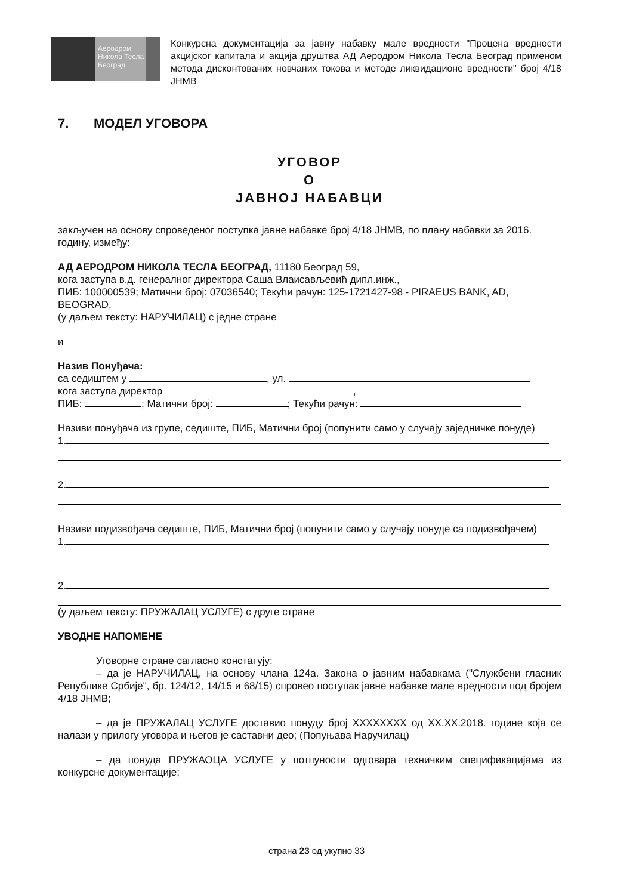Аеродром
Никола Тесла
Београд
Конкурсна документација за јавну набавку мале вредности "Процена вредности акцијског капитала и акција друштва АД Аеродром Никола Тесла Београд применом метода дисконтованих новчаних токова и методе ликвидационе вредности" број 4/18 ЈНМВ
7. МОДЕЛ УГОВОРА
УГОВОР
О
ЈАВНОЈ НАБАВЦИ
закључен на основу спроведеног поступка јавне набавке број 4/18 ЈНМВ, по плану набавки за 2016. годину, између:
АД АЕРОДРОМ НИКОЛА ТЕСЛА БЕОГРАД, 11180 Београд 59,
кога заступа в.д. генералног директора Саша Влаисављевић дипл.инж.,
ПИБ: 100000539; Матични број: 07036540; Текући рачун: 125-1721427-98 - PIRAEUS BANK, AD, BEOGRAD,
(у даљем тексту: НАРУЧИЛАЦ) с једне стране
и
Назив Понуђача:
са седиштем у , ул.
кога заступа директор ,
ПИБ: ; Матични број: ; Текући рачун:
Називи понуђача из групе, седиште, ПИБ, Матични број (попунити само у случају заједничке понуде)
1.
2.
Називи подизвођача седиште, ПИБ, Матични број (попунити само у случају понуде са подизвођачем)
1.
2.
(у даљем тексту: ПРУЖАЛАЦ УСЛУГЕ) с друге стране
УВОДНЕ НАПОМЕНЕ
Уговорне стране сагласно констатују:
– да је НАРУЧИЛАЦ, на основу члана 124а. Закона о јавним набавкама ("Службени гласник Републике Србије", бр. 124/12, 14/15 и 68/15) спровео поступак јавне набавке мале вредности под бројем 4/18 ЈНМВ;
– да је ПРУЖАЛАЦ УСЛУГЕ доставио понуду број XXXXXXXX од XX.XX.2018. године која се налази у прилогу уговора и његов је саставни део; (Попуњава Наручилац)
– да понуда ПРУЖАОЦА УСЛУГЕ у потпуности одговара техничким спецификацијама из конкурсне документације;
страна 23 од укупно 33